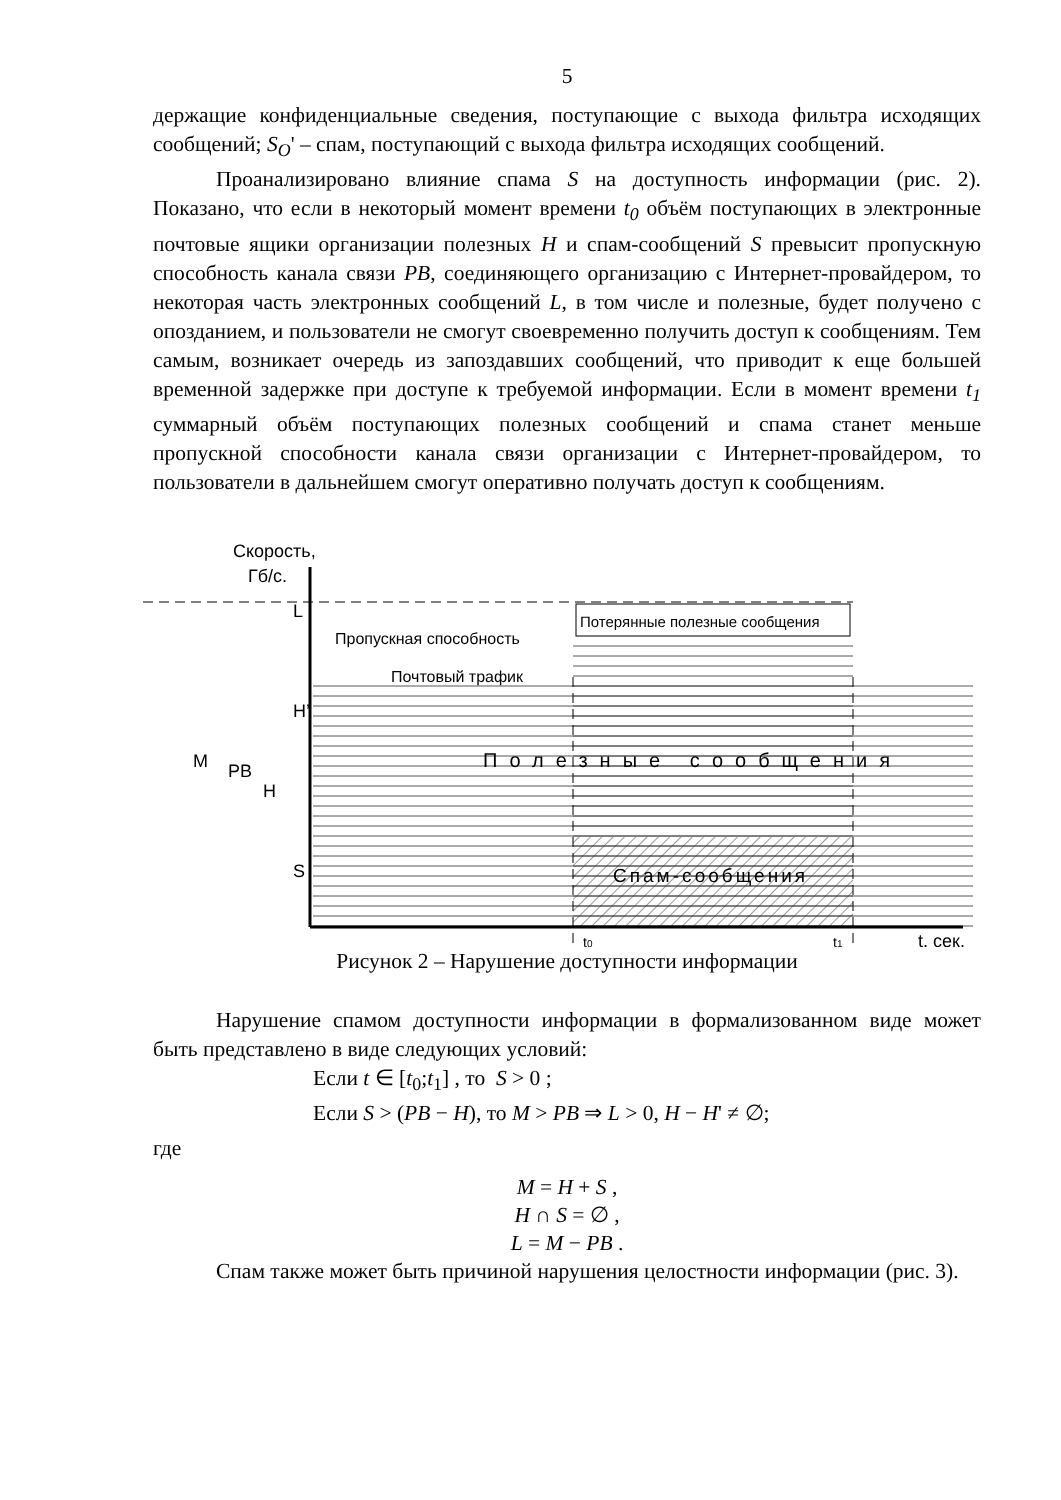5
держащие конфиденциальные сведения, поступающие с выхода фильтра исходящих сообщений; S<sub>O</sub>' – спам, поступающий с выхода фильтра исходящих сообщений.
Проанализировано влияние спама S на доступность информации (рис. 2). Показано, что если в некоторый момент времени t<sub>0</sub> объём поступающих в электронные почтовые ящики организации полезных H и спам-сообщений S превысит пропускную способность канала связи PB, соединяющего организацию с Интернет-провайдером, то некоторая часть электронных сообщений L, в том числе и полезные, будет получено с опозданием, и пользователи не смогут своевременно получить доступ к сообщениям. Тем самым, возникает очередь из запоздавших сообщений, что приводит к еще большей временной задержке при доступе к требуемой информации. Если в момент времени t<sub>1</sub> суммарный объём поступающих полезных сообщений и спама станет меньше пропускной способности канала связи организации с Интернет-провайдером, то пользователи в дальнейшем смогут оперативно получать доступ к сообщениям.
Скорость,
Гб/с.
Пропускная способность
Почтовый трафик
Потерянные полезные сообщения
Полезные сообщения
Спам-сообщения
M
PB
H
H’
S
L
t0
t1
t, сек.
Рисунок 2 – Нарушение доступности информации
Нарушение спамом доступности информации в формализованном виде может быть представлено в виде следующих условий:
Если t ∈ [t<sub>0</sub>;t<sub>1</sub>] , то S > 0 ;
Если S > (PB − H), то M > PB ⇒ L > 0, H − H' ≠ ∅;
где
M = H + S ,
H ∩ S = ∅ ,
L = M − PB .
Спам также может быть причиной нарушения целостности информации (рис. 3).